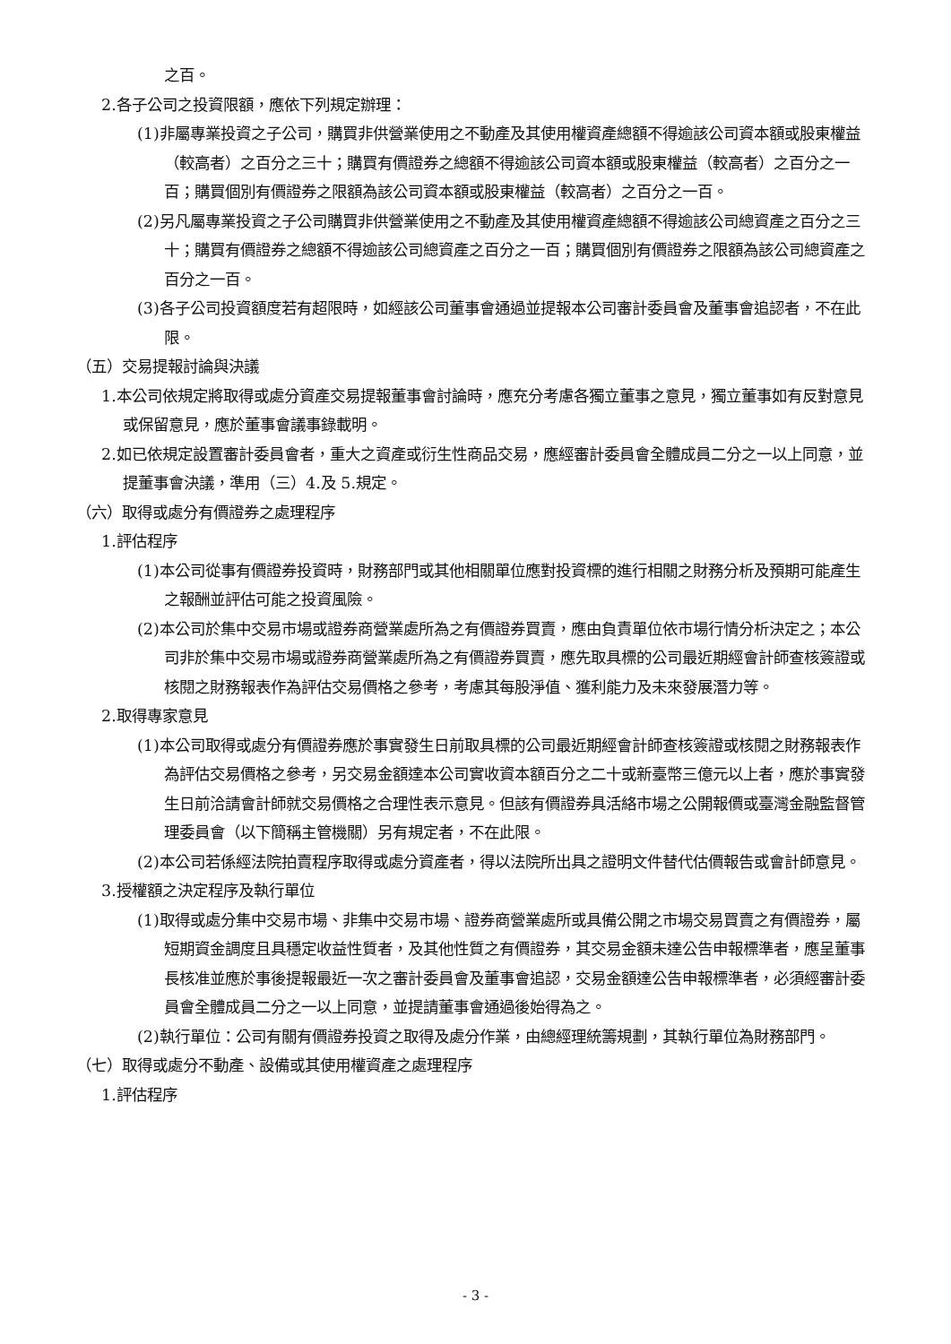之百。
2.各子公司之投資限額，應依下列規定辦理：
(1)非屬專業投資之子公司，購買非供營業使用之不動產及其使用權資產總額不得逾該公司資本額或股東權益（較高者）之百分之三十；購買有價證券之總額不得逾該公司資本額或股東權益（較高者）之百分之一百；購買個別有價證券之限額為該公司資本額或股東權益（較高者）之百分之一百。
(2)另凡屬專業投資之子公司購買非供營業使用之不動產及其使用權資產總額不得逾該公司總資產之百分之三十；購買有價證券之總額不得逾該公司總資產之百分之一百；購買個別有價證券之限額為該公司總資產之百分之一百。
(3)各子公司投資額度若有超限時，如經該公司董事會通過並提報本公司審計委員會及董事會追認者，不在此限。
（五）交易提報討論與決議
1.本公司依規定將取得或處分資產交易提報董事會討論時，應充分考慮各獨立董事之意見，獨立董事如有反對意見或保留意見，應於董事會議事錄載明。
2.如已依規定設置審計委員會者，重大之資產或衍生性商品交易，應經審計委員會全體成員二分之一以上同意，並提董事會決議，準用（三）4.及 5.規定。
（六）取得或處分有價證券之處理程序
1.評估程序
(1)本公司從事有價證券投資時，財務部門或其他相關單位應對投資標的進行相關之財務分析及預期可能產生之報酬並評估可能之投資風險。
(2)本公司於集中交易市場或證券商營業處所為之有價證券買賣，應由負責單位依市場行情分析決定之；本公司非於集中交易市場或證券商營業處所為之有價證券買賣，應先取具標的公司最近期經會計師查核簽證或核閱之財務報表作為評估交易價格之參考，考慮其每股淨值、獲利能力及未來發展潛力等。
2.取得專家意見
(1)本公司取得或處分有價證券應於事實發生日前取具標的公司最近期經會計師查核簽證或核閱之財務報表作為評估交易價格之參考，另交易金額達本公司實收資本額百分之二十或新臺幣三億元以上者，應於事實發生日前洽請會計師就交易價格之合理性表示意見。但該有價證券具活絡市場之公開報價或臺灣金融監督管理委員會（以下簡稱主管機關）另有規定者，不在此限。
(2)本公司若係經法院拍賣程序取得或處分資產者，得以法院所出具之證明文件替代估價報告或會計師意見。
3.授權額之決定程序及執行單位
(1)取得或處分集中交易市場、非集中交易市場、證券商營業處所或具備公開之市場交易買賣之有價證券，屬短期資金調度且具穩定收益性質者，及其他性質之有價證券，其交易金額未達公告申報標準者，應呈董事長核准並應於事後提報最近一次之審計委員會及董事會追認，交易金額達公告申報標準者，必須經審計委員會全體成員二分之一以上同意，並提請董事會通過後始得為之。
(2)執行單位：公司有關有價證券投資之取得及處分作業，由總經理統籌規劃，其執行單位為財務部門。
（七）取得或處分不動產、設備或其使用權資產之處理程序
1.評估程序
- 3 -